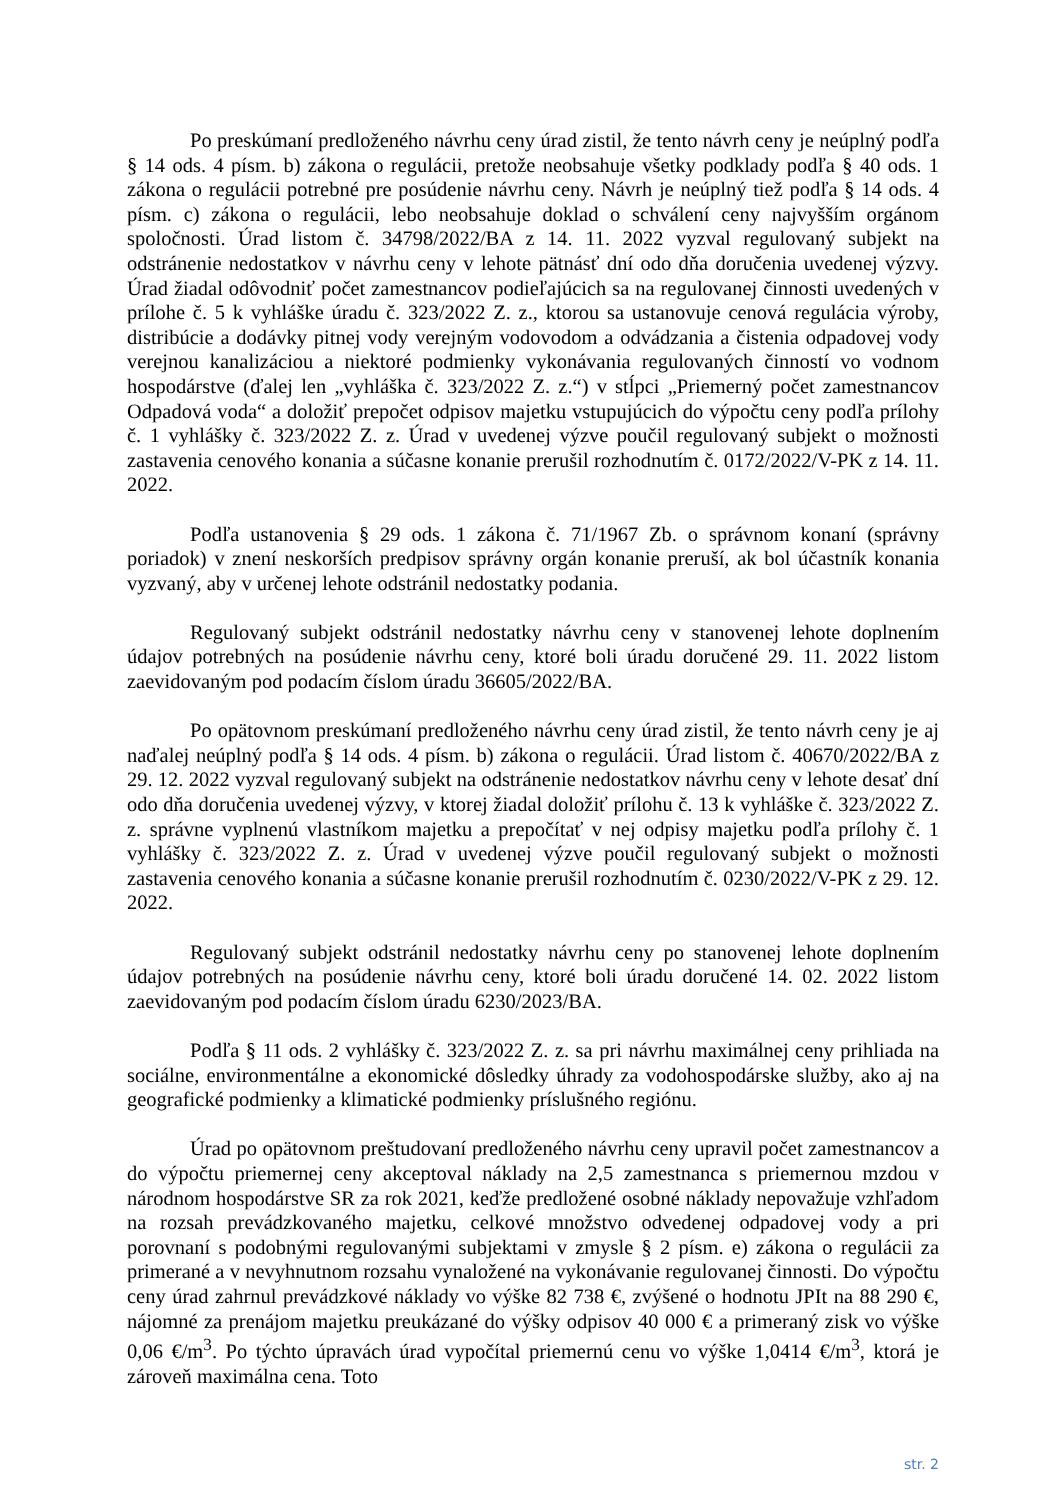Po preskúmaní predloženého návrhu ceny úrad zistil, že tento návrh ceny je neúplný podľa § 14 ods. 4 písm. b) zákona o regulácii, pretože neobsahuje všetky podklady podľa § 40 ods. 1 zákona o regulácii potrebné pre posúdenie návrhu ceny. Návrh je neúplný tiež podľa § 14 ods. 4 písm. c) zákona o regulácii, lebo neobsahuje doklad o schválení ceny najvyšším orgánom spoločnosti. Úrad listom č. 34798/2022/BA z 14. 11. 2022 vyzval regulovaný subjekt na odstránenie nedostatkov v návrhu ceny v lehote pätnásť dní odo dňa doručenia uvedenej výzvy. Úrad žiadal odôvodniť počet zamestnancov podieľajúcich sa na regulovanej činnosti uvedených v prílohe č. 5 k vyhláške úradu č. 323/2022 Z. z., ktorou sa ustanovuje cenová regulácia výroby, distribúcie a dodávky pitnej vody verejným vodovodom a odvádzania a čistenia odpadovej vody verejnou kanalizáciou a niektoré podmienky vykonávania regulovaných činností vo vodnom hospodárstve (ďalej len „vyhláška č. 323/2022 Z. z.“) v stĺpci „Priemerný počet zamestnancov Odpadová voda“ a doložiť prepočet odpisov majetku vstupujúcich do výpočtu ceny podľa prílohy č. 1 vyhlášky č. 323/2022 Z. z. Úrad v uvedenej výzve poučil regulovaný subjekt o možnosti zastavenia cenového konania a súčasne konanie prerušil rozhodnutím č. 0172/2022/V-PK z 14. 11. 2022.
Podľa ustanovenia § 29 ods. 1 zákona č. 71/1967 Zb. o správnom konaní (správny poriadok) v znení neskorších predpisov správny orgán konanie preruší, ak bol účastník konania vyzvaný, aby v určenej lehote odstránil nedostatky podania.
Regulovaný subjekt odstránil nedostatky návrhu ceny v stanovenej lehote doplnením údajov potrebných na posúdenie návrhu ceny, ktoré boli úradu doručené 29. 11. 2022 listom zaevidovaným pod podacím číslom úradu 36605/2022/BA.
Po opätovnom preskúmaní predloženého návrhu ceny úrad zistil, že tento návrh ceny je aj naďalej neúplný podľa § 14 ods. 4 písm. b) zákona o regulácii. Úrad listom č. 40670/2022/BA z 29. 12. 2022 vyzval regulovaný subjekt na odstránenie nedostatkov návrhu ceny v lehote desať dní odo dňa doručenia uvedenej výzvy, v ktorej žiadal doložiť prílohu č. 13 k vyhláške č. 323/2022 Z. z. správne vyplnenú vlastníkom majetku a prepočítať v nej odpisy majetku podľa prílohy č. 1 vyhlášky č. 323/2022 Z. z. Úrad v uvedenej výzve poučil regulovaný subjekt o možnosti zastavenia cenového konania a súčasne konanie prerušil rozhodnutím č. 0230/2022/V-PK z 29. 12. 2022.
Regulovaný subjekt odstránil nedostatky návrhu ceny po stanovenej lehote doplnením údajov potrebných na posúdenie návrhu ceny, ktoré boli úradu doručené 14. 02. 2022 listom zaevidovaným pod podacím číslom úradu 6230/2023/BA.
Podľa § 11 ods. 2 vyhlášky č. 323/2022 Z. z. sa pri návrhu maximálnej ceny prihliada na sociálne, environmentálne a ekonomické dôsledky úhrady za vodohospodárske služby, ako aj na geografické podmienky a klimatické podmienky príslušného regiónu.
Úrad po opätovnom preštudovaní predloženého návrhu ceny upravil počet zamestnancov a do výpočtu priemernej ceny akceptoval náklady na 2,5 zamestnanca s priemernou mzdou v národnom hospodárstve SR za rok 2021, keďže predložené osobné náklady nepovažuje vzhľadom na rozsah prevádzkovaného majetku, celkové množstvo odvedenej odpadovej vody a pri porovnaní s podobnými regulovanými subjektami v zmysle § 2 písm. e) zákona o regulácii za primerané a v nevyhnutnom rozsahu vynaložené na vykonávanie regulovanej činnosti. Do výpočtu ceny úrad zahrnul prevádzkové náklady vo výške 82 738 €, zvýšené o hodnotu JPIt na 88 290 €, nájomné za prenájom majetku preukázané do výšky odpisov 40 000 € a primeraný zisk vo výške 0,06 €/m<sup>3</sup>. Po týchto úpravách úrad vypočítal priemernú cenu vo výške 1,0414 €/m<sup>3</sup>, ktorá je zároveň maximálna cena. Toto
str. 2